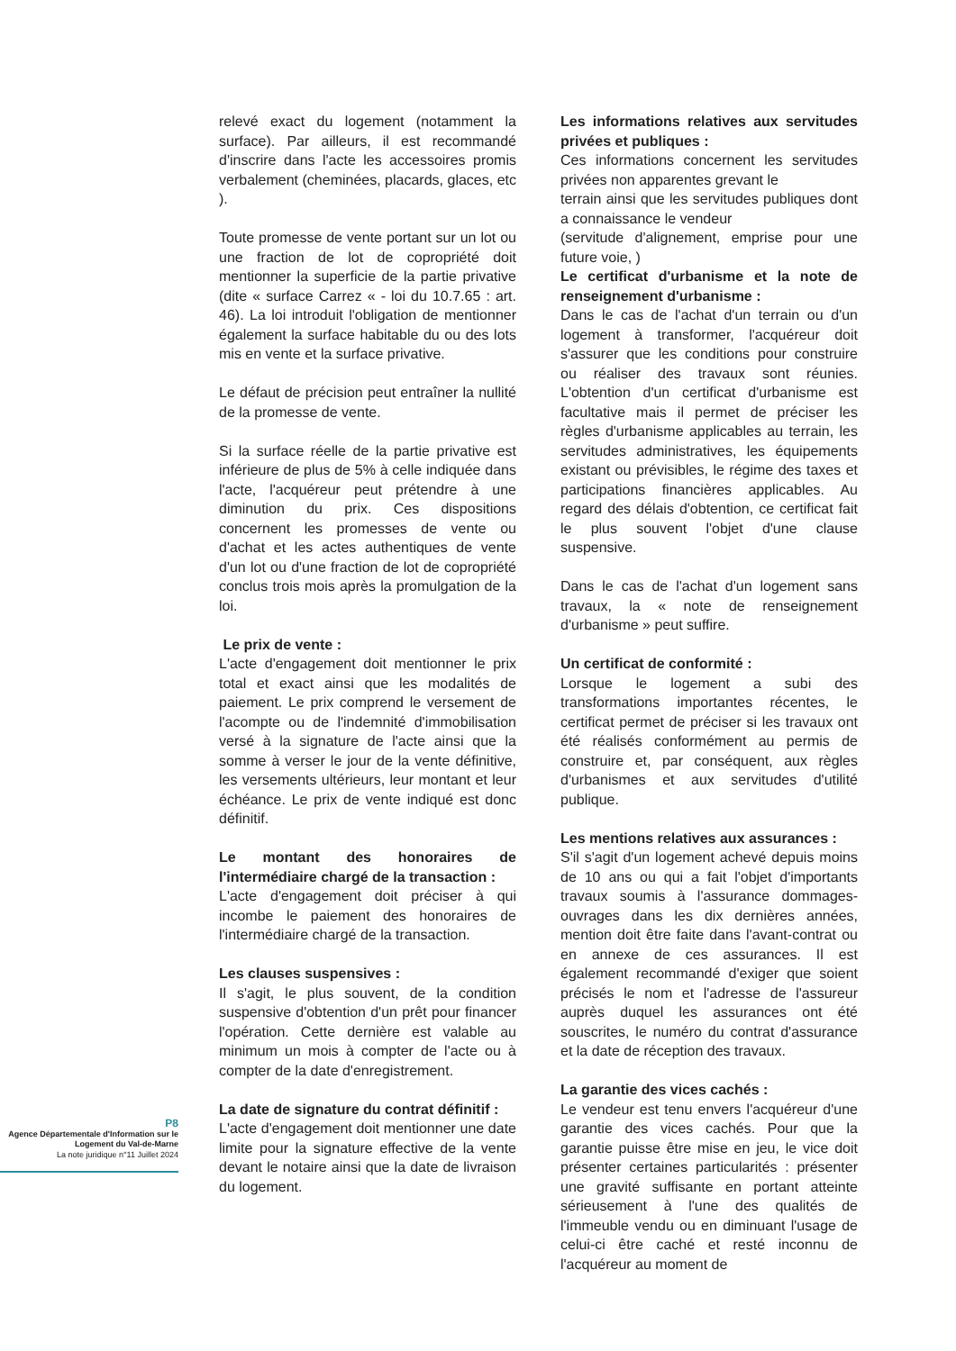P8
Agence Départementale d'Information sur le Logement du Val-de-Marne
La note juridique n°11 Juillet 2024
relevé exact du logement (notamment la surface). Par ailleurs, il est recommandé d'inscrire dans l'acte les accessoires promis verbalement (cheminées, placards, glaces, etc ).
Toute promesse de vente portant sur un lot ou une fraction de lot de copropriété doit mentionner la superficie de la partie privative (dite « surface Carrez « - loi du 10.7.65 : art. 46). La loi introduit l'obligation de mentionner également la surface habitable du ou des lots mis en vente et la surface privative.
Le défaut de précision peut entraîner la nullité de la promesse de vente.
Si la surface réelle de la partie privative est inférieure de plus de 5% à celle indiquée dans l'acte, l'acquéreur peut prétendre à une diminution du prix. Ces dispositions concernent les promesses de vente ou d'achat et les actes authentiques de vente d'un lot ou d'une fraction de lot de copropriété conclus trois mois après la promulgation de la loi.
Le prix de vente :
L'acte d'engagement doit mentionner le prix total et exact ainsi que les modalités de paiement. Le prix comprend le versement de l'acompte ou de l'indemnité d'immobilisation versé à la signature de l'acte ainsi que la somme à verser le jour de la vente définitive, les versements ultérieurs, leur montant et leur échéance. Le prix de vente indiqué est donc définitif.
Le montant des honoraires de l'intermédiaire chargé de la transaction :
L'acte d'engagement doit préciser à qui incombe le paiement des honoraires de l'intermédiaire chargé de la transaction.
Les clauses suspensives :
Il s'agit, le plus souvent, de la condition suspensive d'obtention d'un prêt pour financer l'opération. Cette dernière est valable au minimum un mois à compter de l'acte ou à compter de la date d'enregistrement.
La date de signature du contrat définitif :
L'acte d'engagement doit mentionner une date limite pour la signature effective de la vente devant le notaire ainsi que la date de livraison du logement.
Les informations relatives aux servitudes privées et publiques :
Ces informations concernent les servitudes privées non apparentes grevant le
terrain ainsi que les servitudes publiques dont a connaissance le vendeur
(servitude d'alignement, emprise pour une future voie, )
Le certificat d'urbanisme et la note de renseignement d'urbanisme :
Dans le cas de l'achat d'un terrain ou d'un logement à transformer, l'acquéreur doit s'assurer que les conditions pour construire ou réaliser des travaux sont réunies. L'obtention d'un certificat d'urbanisme est facultative mais il permet de préciser les règles d'urbanisme applicables au terrain, les servitudes administratives, les équipements existant ou prévisibles, le régime des taxes et participations financières applicables. Au regard des délais d'obtention, ce certificat fait le plus souvent l'objet d'une clause suspensive.
Dans le cas de l'achat d'un logement sans travaux, la « note de renseignement d'urbanisme » peut suffire.
Un certificat de conformité :
Lorsque le logement a subi des transformations importantes récentes, le certificat permet de préciser si les travaux ont été réalisés conformément au permis de construire et, par conséquent, aux règles d'urbanismes et aux servitudes d'utilité publique.
Les mentions relatives aux assurances :
S'il s'agit d'un logement achevé depuis moins de 10 ans ou qui a fait l'objet d'importants travaux soumis à l'assurance dommages-ouvrages dans les dix dernières années, mention doit être faite dans l'avant-contrat ou en annexe de ces assurances. Il est également recommandé d'exiger que soient précisés le nom et l'adresse de l'assureur auprès duquel les assurances ont été souscrites, le numéro du contrat d'assurance et la date de réception des travaux.
La garantie des vices cachés :
Le vendeur est tenu envers l'acquéreur d'une garantie des vices cachés. Pour que la garantie puisse être mise en jeu, le vice doit présenter certaines particularités : présenter une gravité suffisante en portant atteinte sérieusement à l'une des qualités de l'immeuble vendu ou en diminuant l'usage de celui-ci être caché et resté inconnu de l'acquéreur au moment de